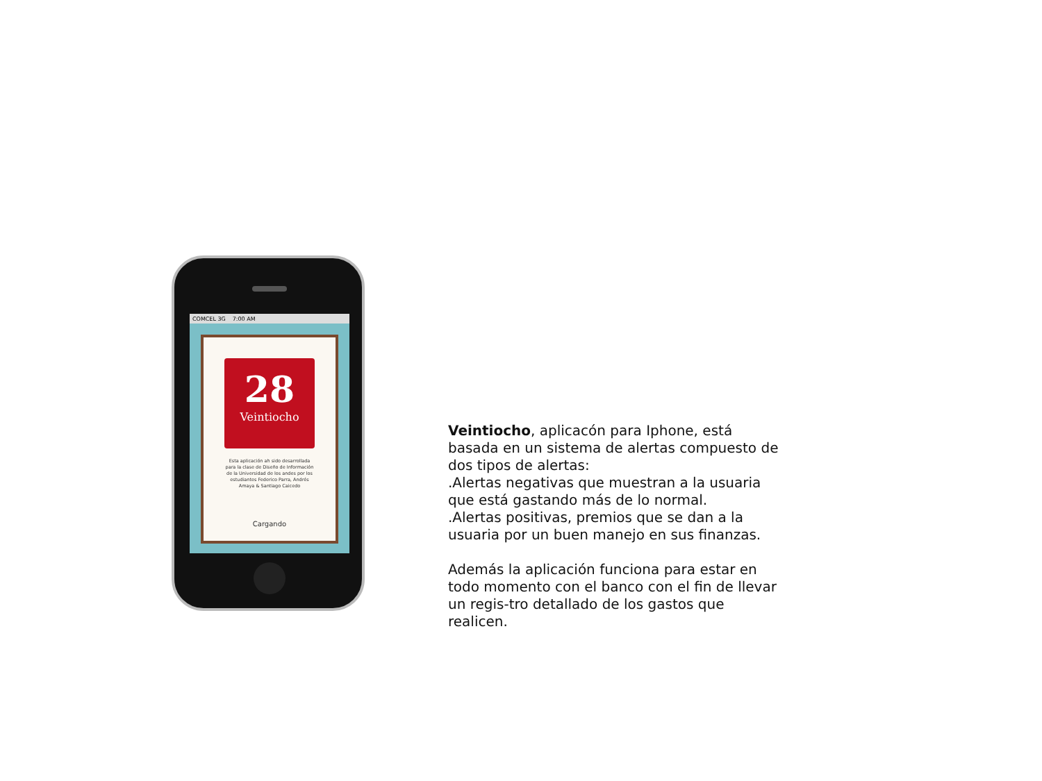COMCEL 3G 7:00 AM
28
Veintiocho
Esta aplicación ah sido desarrollada para la clase de Diseño de Información de la Universidad de los andes por los estudiantes Federico Parra, Andrés Amaya & Santiago Caicedo
Cargando
Veintiocho, aplicacón para Iphone, está basada en un sistema de alertas compuesto de dos tipos de alertas:
.Alertas negativas que muestran a la usuaria que está gastando más de lo normal.
.Alertas positivas, premios que se dan a la usuaria por un buen manejo en sus finanzas.
Además la aplicación funciona para estar en todo momento con el banco con el fin de llevar un regis-tro detallado de los gastos que realicen.